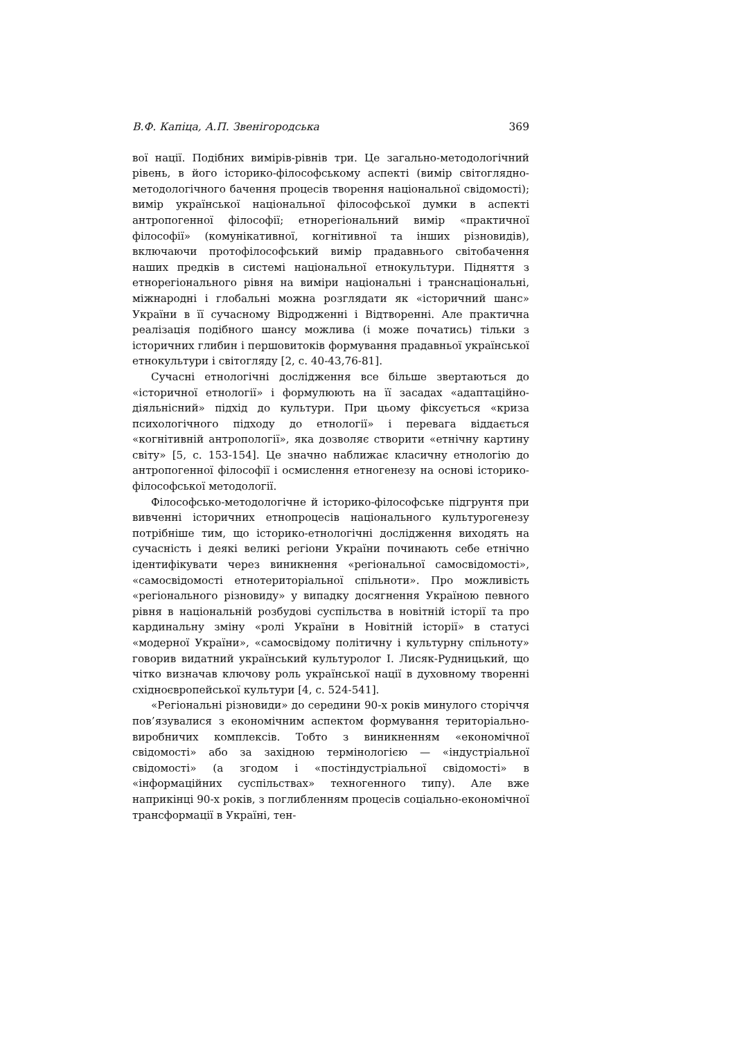В.Ф. Капіца, А.П. Звенігородська 369
вої нації. Подібних вимірів-рівнів три. Це загально-методологічний рівень, в його історико-філософському аспекті (вимір світоглядно-методологічного бачення процесів творення національної свідомості); вимір української національної філософської думки в аспекті антропогенної філософії; етнорегіональний вимір «практичної філософії» (комунікативної, когнітивної та інших різновидів), включаючи протофілософський вимір прадавнього світобачення наших предків в системі національної етнокультури. Підняття з етнорегіонального рівня на виміри національні і транснаціональні, міжнародні і глобальні можна розглядати як «історичний шанс» України в її сучасному Відродженні і Відтворенні. Але практична реалізація подібного шансу можлива (і може початись) тільки з історичних глибин і першовитоків формування прадавньої української етнокультури і світогляду [2, с. 40-43,76-81].
Сучасні етнологічні дослідження все більше звертаються до «історичної етнології» і формулюють на її засадах «адаптаційно-діяльнісний» підхід до культури. При цьому фіксується «криза психологічного підходу до етнології» і перевага віддається «когнітивній антропології», яка дозволяє створити «етнічну картину світу» [5, с. 153-154]. Це значно наближає класичну етнологію до антропогенної філософії і осмислення етногенезу на основі історико-філософської методології.
Філософсько-методологічне й історико-філософське підгрунтя при вивченні історичних етнопроцесів національного культурогенезу потрібніше тим, що історико-етнологічні дослідження виходять на сучасність і деякі великі регіони України починають себе етнічно ідентифікувати через виникнення «регіональної самосвідомості», «самосвідомості етнотериторіальної спільноти». Про можливість «регіонального різновиду» у випадку досягнення Україною певного рівня в національній розбудові суспільства в новітній історії та про кардинальну зміну «ролі України в Новітній історії» в статусі «модерної України», «самосвідому політичну і культурну спільноту» говорив видатний український культуролог І. Лисяк-Рудницький, що чітко визначав ключову роль української нації в духовному творенні східноєвропейської культури [4, с. 524-541].
«Регіональні різновиди» до середини 90-х років минулого сторіччя пов’язувалися з економічним аспектом формування територіально-виробничих комплексів. Тобто з виникненням «економічної свідомості» або за західною термінологією — «індустріальної свідомості» (а згодом і «постіндустріальної свідомості» в «інформаційних суспільствах» техногенного типу). Але вже наприкінці 90-х років, з поглибленням процесів соціально-економічної трансформації в Україні, тен-